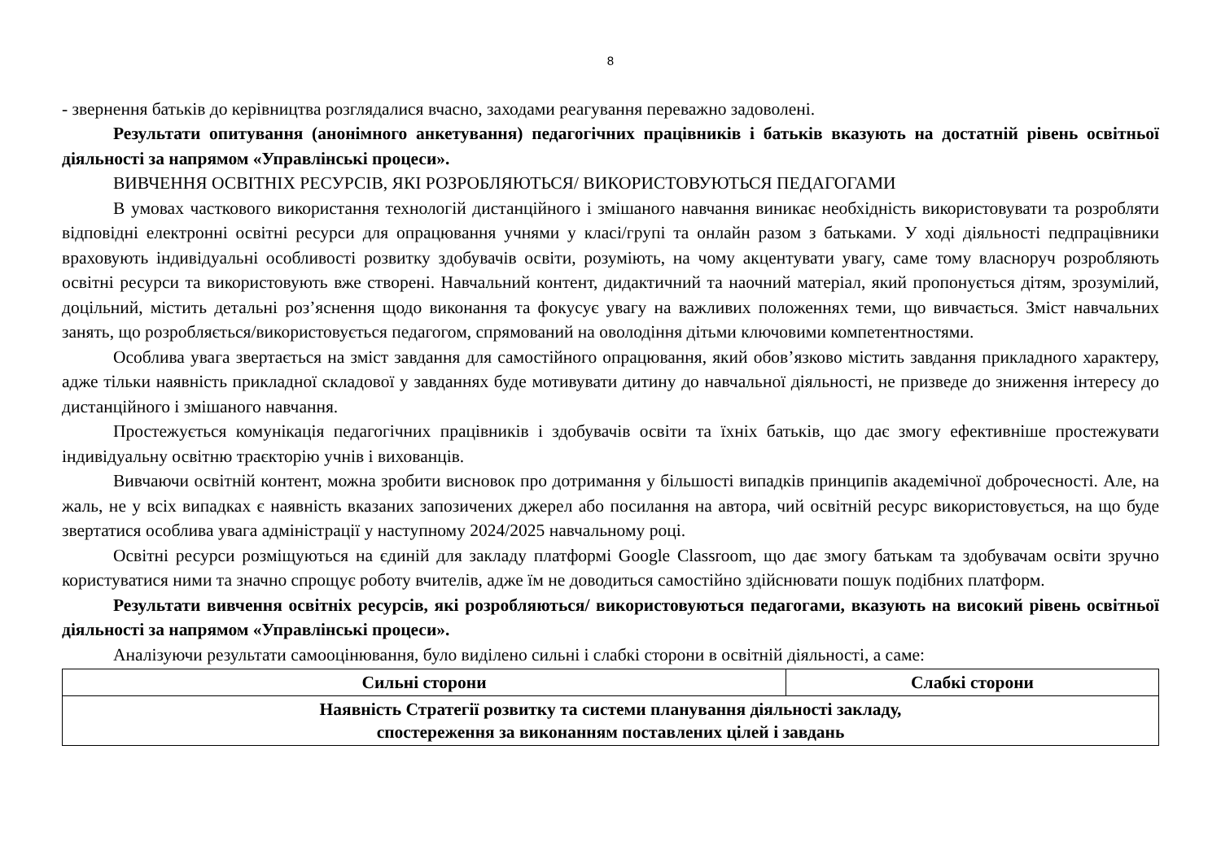8
- звернення батьків до керівництва розглядалися вчасно, заходами реагування переважно задоволені.
Результати опитування (анонімного анкетування) педагогічних працівників і батьків вказують на достатній рівень освітньої діяльності за напрямом «Управлінські процеси».
ВИВЧЕННЯ ОСВІТНІХ РЕСУРСІВ, ЯКІ РОЗРОБЛЯЮТЬСЯ/ ВИКОРИСТОВУЮТЬСЯ ПЕДАГОГАМИ
В умовах часткового використання технологій дистанційного і змішаного навчання виникає необхідність використовувати та розробляти відповідні електронні освітні ресурси для опрацювання учнями у класі/групі та онлайн разом з батьками. У ході діяльності педпрацівники враховують індивідуальні особливості розвитку здобувачів освіти, розуміють, на чому акцентувати увагу, саме тому власноруч розробляють освітні ресурси та використовують вже створені. Навчальний контент, дидактичний та наочний матеріал, який пропонується дітям, зрозумілий, доцільний, містить детальні роз’яснення щодо виконання та фокусує увагу на важливих положеннях теми, що вивчається. Зміст навчальних занять, що розробляється/використовується педагогом, спрямований на оволодіння дітьми ключовими компетентностями.
Особлива увага звертається на зміст завдання для самостійного опрацювання, який обов’язково містить завдання прикладного характеру, адже тільки наявність прикладної складової у завданнях буде мотивувати дитину до навчальної діяльності, не призведе до зниження інтересу до дистанційного і змішаного навчання.
Простежується комунікація педагогічних працівників і здобувачів освіти та їхніх батьків, що дає змогу ефективніше простежувати індивідуальну освітню траєкторію учнів і вихованців.
Вивчаючи освітній контент, можна зробити висновок про дотримання у більшості випадків принципів академічної доброчесності. Але, на жаль, не у всіх випадках є наявність вказаних запозичених джерел або посилання на автора, чий освітній ресурс використовується, на що буде звертатися особлива увага адміністрації у наступному 2024/2025 навчальному році.
Освітні ресурси розміщуються на єдиній для закладу платформі Google Classroom, що дає змогу батькам та здобувачам освіти зручно користуватися ними та значно спрощує роботу вчителів, адже їм не доводиться самостійно здійснювати пошук подібних платформ.
Результати вивчення освітніх ресурсів, які розробляються/ використовуються педагогами, вказують на високий рівень освітньої діяльності за напрямом «Управлінські процеси».
Аналізуючи результати самооцінювання, було виділено сильні і слабкі сторони в освітній діяльності, а саме:
| Сильні сторони | Слабкі сторони |
| --- | --- |
| Наявність Стратегії розвитку та системи планування діяльності закладу, спостереження за виконанням поставлених цілей і завдань | |